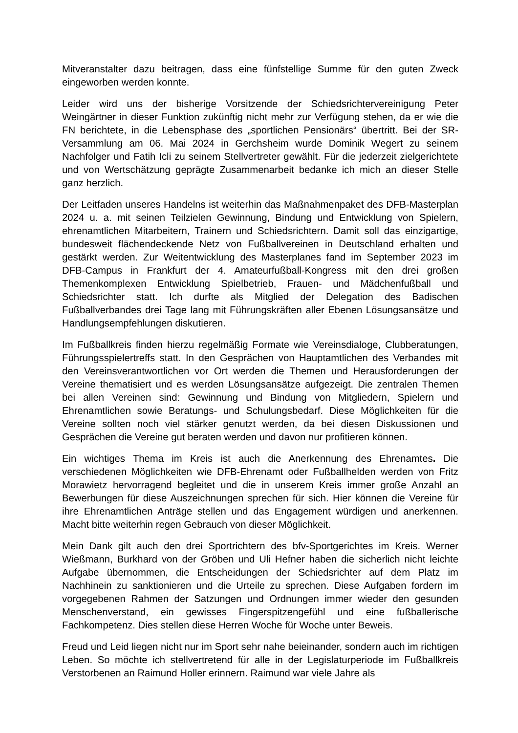Mitveranstalter dazu beitragen, dass eine fünfstellige Summe für den guten Zweck eingeworben werden konnte.
Leider wird uns der bisherige Vorsitzende der Schiedsrichtervereinigung Peter Weingärtner in dieser Funktion zukünftig nicht mehr zur Verfügung stehen, da er wie die FN berichtete, in die Lebensphase des „sportlichen Pensionärs“ übertritt. Bei der SR-Versammlung am 06. Mai 2024 in Gerchsheim wurde Dominik Wegert zu seinem Nachfolger und Fatih Icli zu seinem Stellvertreter gewählt. Für die jederzeit zielgerichtete und von Wertschätzung geprägte Zusammenarbeit bedanke ich mich an dieser Stelle ganz herzlich.
Der Leitfaden unseres Handelns ist weiterhin das Maßnahmenpaket des DFB-Masterplan 2024 u. a. mit seinen Teilzielen Gewinnung, Bindung und Entwicklung von Spielern, ehrenamtlichen Mitarbeitern, Trainern und Schiedsrichtern. Damit soll das einzigartige, bundesweit flächendeckende Netz von Fußballvereinen in Deutschland erhalten und gestärkt werden. Zur Weitentwicklung des Masterplanes fand im September 2023 im DFB-Campus in Frankfurt der 4. Amateurfußball-Kongress mit den drei großen Themenkomplexen Entwicklung Spielbetrieb, Frauen- und Mädchenfußball und Schiedsrichter statt. Ich durfte als Mitglied der Delegation des Badischen Fußballverbandes drei Tage lang mit Führungskräften aller Ebenen Lösungsansätze und Handlungsempfehlungen diskutieren.
Im Fußballkreis finden hierzu regelmäßig Formate wie Vereinsdialoge, Clubberatungen, Führungsspielertreffs statt. In den Gesprächen von Hauptamtlichen des Verbandes mit den Vereinsverantwortlichen vor Ort werden die Themen und Herausforderungen der Vereine thematisiert und es werden Lösungsansätze aufgezeigt. Die zentralen Themen bei allen Vereinen sind: Gewinnung und Bindung von Mitgliedern, Spielern und Ehrenamtlichen sowie Beratungs- und Schulungsbedarf. Diese Möglichkeiten für die Vereine sollten noch viel stärker genutzt werden, da bei diesen Diskussionen und Gesprächen die Vereine gut beraten werden und davon nur profitieren können.
Ein wichtiges Thema im Kreis ist auch die Anerkennung des Ehrenamtes. Die verschiedenen Möglichkeiten wie DFB-Ehrenamt oder Fußballhelden werden von Fritz Morawietz hervorragend begleitet und die in unserem Kreis immer große Anzahl an Bewerbungen für diese Auszeichnungen sprechen für sich. Hier können die Vereine für ihre Ehrenamtlichen Anträge stellen und das Engagement würdigen und anerkennen. Macht bitte weiterhin regen Gebrauch von dieser Möglichkeit.
Mein Dank gilt auch den drei Sportrichtern des bfv-Sportgerichtes im Kreis. Werner Wießmann, Burkhard von der Gröben und Uli Hefner haben die sicherlich nicht leichte Aufgabe übernommen, die Entscheidungen der Schiedsrichter auf dem Platz im Nachhinein zu sanktionieren und die Urteile zu sprechen. Diese Aufgaben fordern im vorgegebenen Rahmen der Satzungen und Ordnungen immer wieder den gesunden Menschenverstand, ein gewisses Fingerspitzengefühl und eine fußballerische Fachkompetenz. Dies stellen diese Herren Woche für Woche unter Beweis.
Freud und Leid liegen nicht nur im Sport sehr nahe beieinander, sondern auch im richtigen Leben. So möchte ich stellvertretend für alle in der Legislaturperiode im Fußballkreis Verstorbenen an Raimund Holler erinnern. Raimund war viele Jahre als